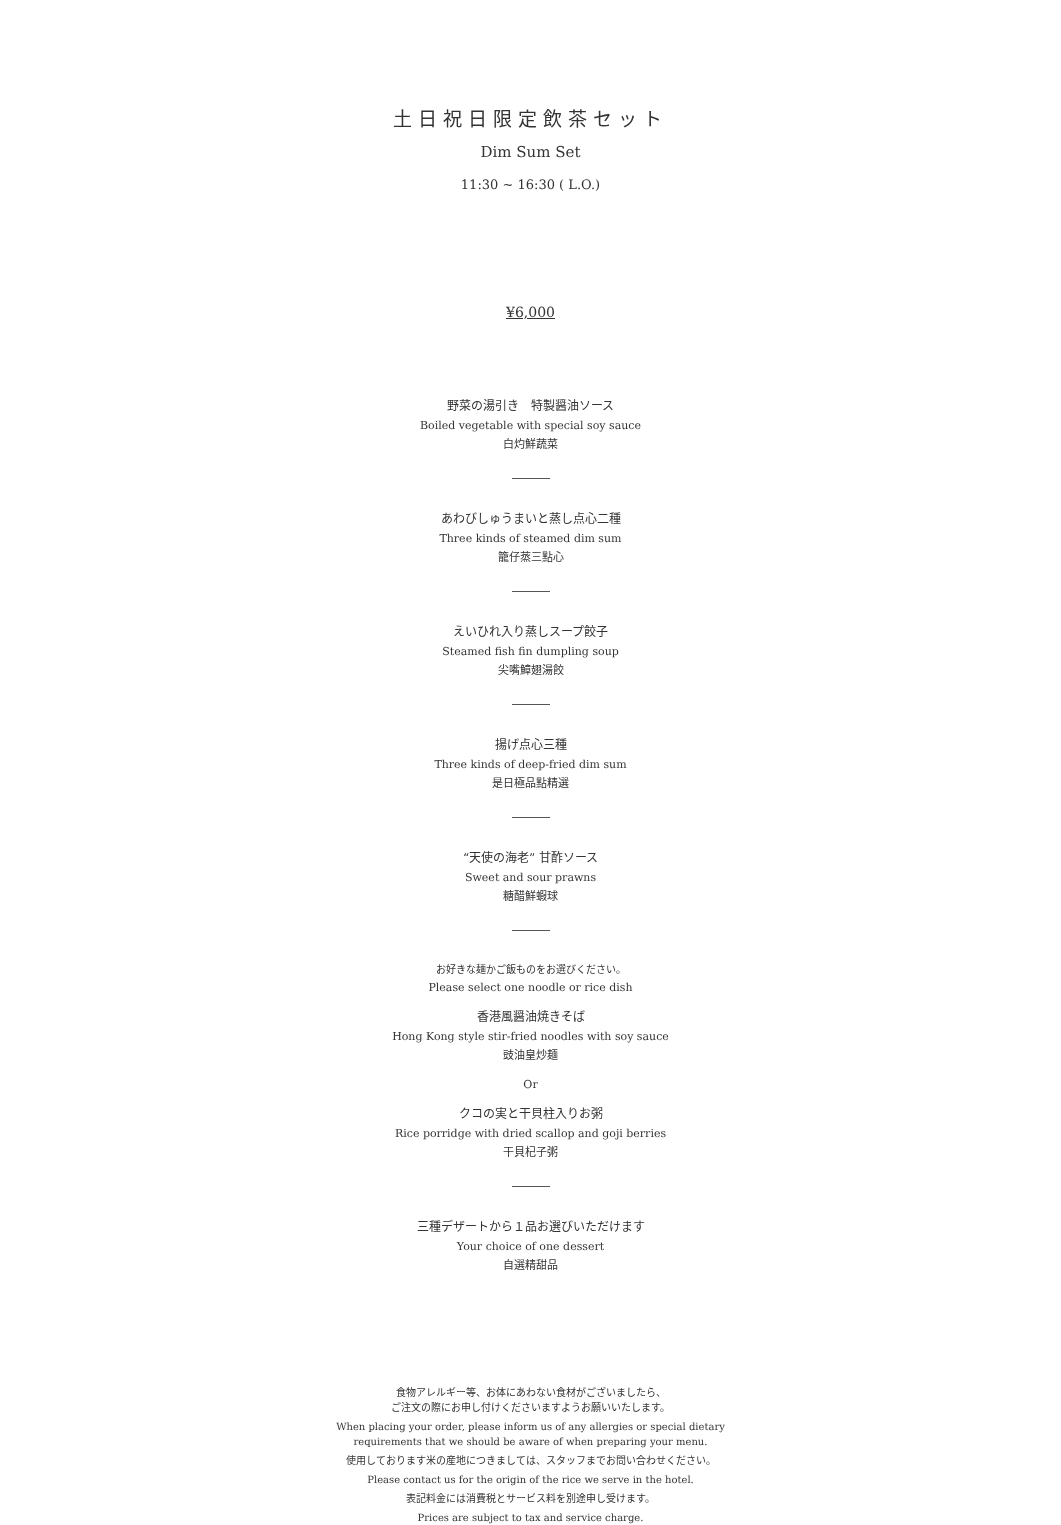土日祝日限定飲茶セット
Dim Sum Set
11:30 ~ 16:30 ( L.O.)
¥6,000
野菜の湯引き　特製醤油ソース
Boiled vegetable with special soy sauce
白灼鮮蔬菜
あわびしゅうまいと蒸し点心二種
Three kinds of steamed dim sum
籠仔蒸三點心
えいひれ入り蒸しスープ餃子
Steamed fish fin dumpling soup
尖嘴鱆翅湯餃
揚げ点心三種
Three kinds of deep-fried dim sum
是日極品點精選
“天使の海老” 甘酢ソース
Sweet and sour prawns
糖醋鮮蝦球
お好きな麺かご飯ものをお選びください。
Please select one noodle or rice dish
香港風醤油焼きそば
Hong Kong style stir-fried noodles with soy sauce
豉油皇炒麺
Or
クコの実と干貝柱入りお粥
Rice porridge with dried scallop and goji berries
干貝杞子粥
三種デザートから１品お選びいただけます
Your choice of one dessert
自選精甜品
食物アレルギー等、お体にあわない食材がございましたら、
ご注文の際にお申し付けくださいますようお願いいたします。
When placing your order, please inform us of any allergies or special dietary
requirements that we should be aware of when preparing your menu.
使用しております米の産地につきましては、スタッフまでお問い合わせください。
Please contact us for the origin of the rice we serve in the hotel.
表記料金には消費税とサービス料を別途申し受けます。
Prices are subject to tax and service charge.